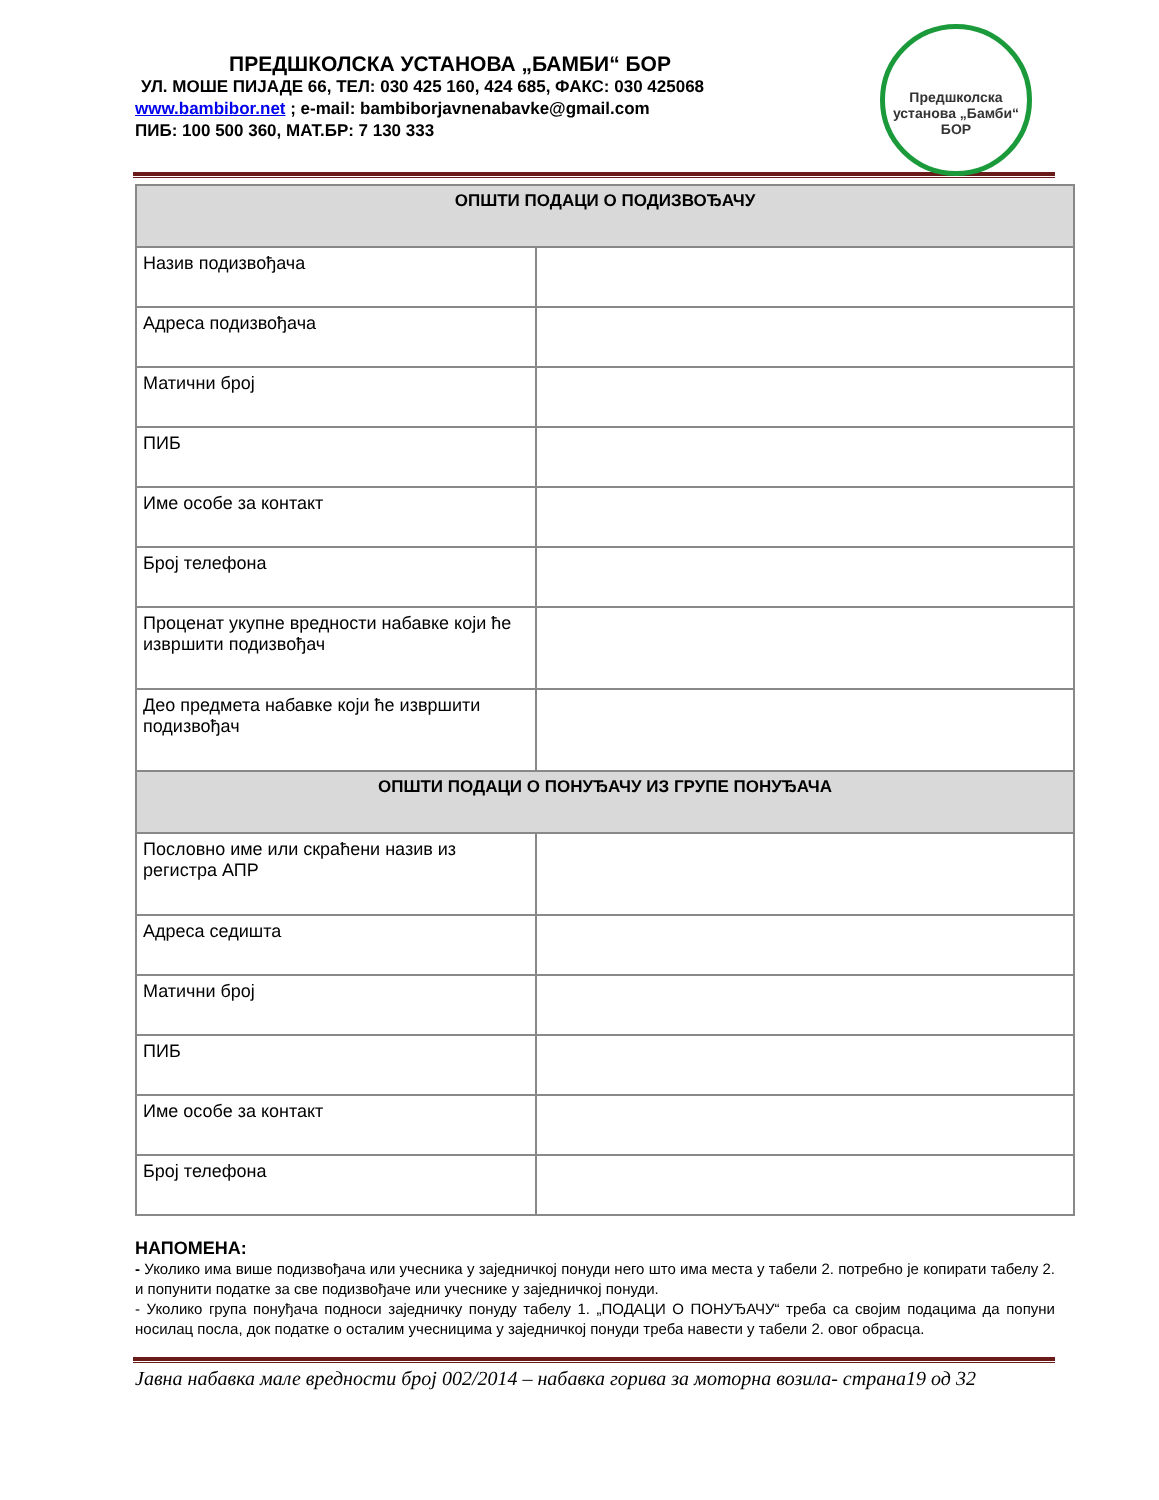ПРЕДШКОЛСКА УСТАНОВА „БАМБИ“ БОР
УЛ. МОШЕ ПИЈАДЕ 66, ТЕЛ: 030 425 160, 424 685, ФАКС: 030 425068
www.bambibor.net ; e-mail: bambiborjavnenabavke@gmail.com
ПИБ: 100 500 360, МАТ.БР: 7 130 333
Предшколска установа „Бамби“
БОР
| ОПШТИ ПОДАЦИ О ПОДИЗВОЂАЧУ | |
| --- | --- |
| Назив подизвођача | |
| Адреса подизвођача | |
| Матични број | |
| ПИБ | |
| Име особе за контакт | |
| Број телефона | |
| Проценат укупне вредности набавке који ће извршити подизвођач | |
| Део предмета набавке који ће извршити подизвођач | |
| ОПШТИ ПОДАЦИ О ПОНУЂАЧУ ИЗ ГРУПЕ ПОНУЂАЧА | |
| Пословно име или скраћени назив из регистра АПР | |
| Адреса седишта | |
| Матични број | |
| ПИБ | |
| Име особе за контакт | |
| Број телефона | |
НАПОМЕНА:
- Уколико има више подизвођача или учесника у заједничкој понуди него што има места у табели 2. потребно је копирати табелу 2. и попунити податке за све подизвођаче или учеснике у заједничкој понуди.
- Уколико група понуђача подноси заједничку понуду табелу 1. „ПОДАЦИ О ПОНУЂАЧУ“ треба са својим подацима да попуни носилац посла, док податке о осталим учесницима у заједничкој понуди треба навести у табели 2. овог обрасца.
Јавна набавка мале вредности број 002/2014 – набавка горива за моторна возила- страна19 од 32